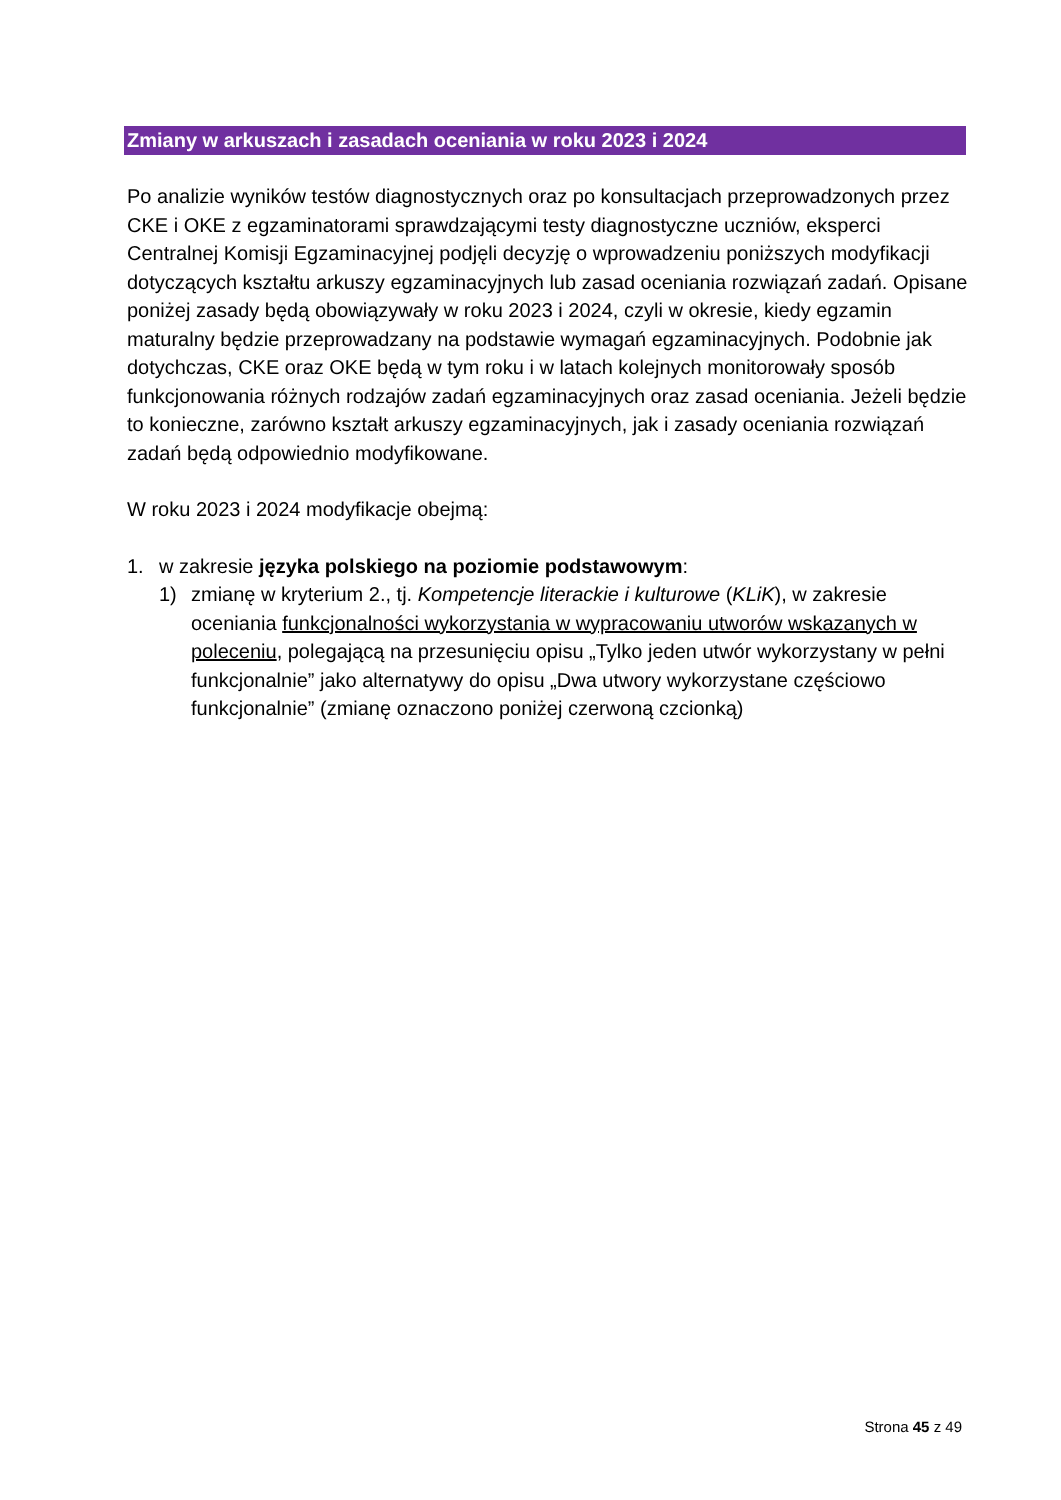Zmiany w arkuszach i zasadach oceniania w roku 2023 i 2024
Po analizie wyników testów diagnostycznych oraz po konsultacjach przeprowadzonych przez CKE i OKE z egzaminatorami sprawdzającymi testy diagnostyczne uczniów, eksperci Centralnej Komisji Egzaminacyjnej podjęli decyzję o wprowadzeniu poniższych modyfikacji dotyczących kształtu arkuszy egzaminacyjnych lub zasad oceniania rozwiązań zadań. Opisane poniżej zasady będą obowiązywały w roku 2023 i 2024, czyli w okresie, kiedy egzamin maturalny będzie przeprowadzany na podstawie wymagań egzaminacyjnych. Podobnie jak dotychczas, CKE oraz OKE będą w tym roku i w latach kolejnych monitorowały sposób funkcjonowania różnych rodzajów zadań egzaminacyjnych oraz zasad oceniania. Jeżeli będzie to konieczne, zarówno kształt arkuszy egzaminacyjnych, jak i zasady oceniania rozwiązań zadań będą odpowiednio modyfikowane.
W roku 2023 i 2024 modyfikacje obejmą:
1. w zakresie języka polskiego na poziomie podstawowym:
1) zmianę w kryterium 2., tj. Kompetencje literackie i kulturowe (KLiK), w zakresie oceniania funkcjonalności wykorzystania w wypracowaniu utworów wskazanych w poleceniu, polegającą na przesunięciu opisu „Tylko jeden utwór wykorzystany w pełni funkcjonalnie” jako alternatywy do opisu „Dwa utwory wykorzystane częściowo funkcjonalnie” (zmianę oznaczono poniżej czerwoną czcionką)
Strona 45 z 49